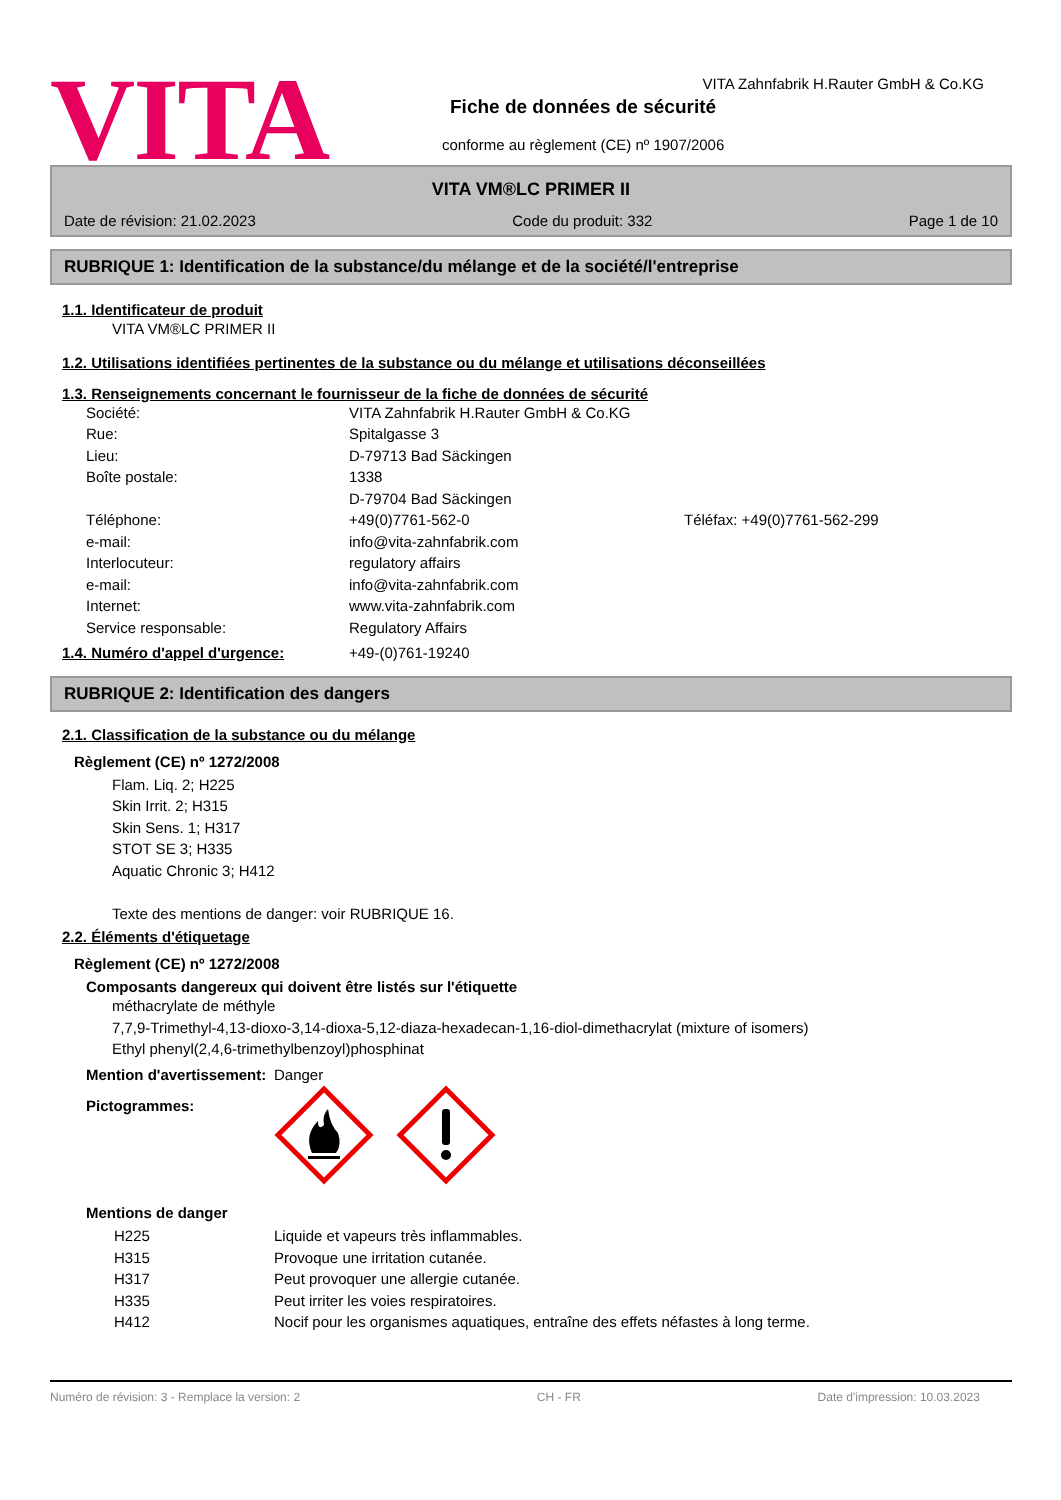VITA
VITA Zahnfabrik H.Rauter GmbH & Co.KG
Fiche de données de sécurité
conforme au règlement (CE) nº 1907/2006
VITA VM®LC PRIMER II
Date de révision: 21.02.2023 Code du produit: 332 Page 1 de 10
RUBRIQUE 1: Identification de la substance/du mélange et de la société/l'entreprise
1.1. Identificateur de produit
VITA VM®LC PRIMER II
1.2. Utilisations identifiées pertinentes de la substance ou du mélange et utilisations déconseillées
1.3. Renseignements concernant le fournisseur de la fiche de données de sécurité
Société: VITA Zahnfabrik H.Rauter GmbH & Co.KG
Rue: Spitalgasse 3
Lieu: D-79713 Bad Säckingen
Boîte postale: 1338
D-79704 Bad Säckingen
Téléphone: +49(0)7761-562-0 Téléfax: +49(0)7761-562-299
e-mail: info@vita-zahnfabrik.com
Interlocuteur: regulatory affairs
e-mail: info@vita-zahnfabrik.com
Internet: www.vita-zahnfabrik.com
Service responsable: Regulatory Affairs
1.4. Numéro d'appel d'urgence: +49-(0)761-19240
RUBRIQUE 2: Identification des dangers
2.1. Classification de la substance ou du mélange
Règlement (CE) nº 1272/2008
Flam. Liq. 2; H225
Skin Irrit. 2; H315
Skin Sens. 1; H317
STOT SE 3; H335
Aquatic Chronic 3; H412
Texte des mentions de danger: voir RUBRIQUE 16.
2.2. Éléments d'étiquetage
Règlement (CE) nº 1272/2008
Composants dangereux qui doivent être listés sur l'étiquette
méthacrylate de méthyle
7,7,9-Trimethyl-4,13-dioxo-3,14-dioxa-5,12-diaza-hexadecan-1,16-diol-dimethacrylat (mixture of isomers)
Ethyl phenyl(2,4,6-trimethylbenzoyl)phosphinat
Mention d'avertissement: Danger
Pictogrammes:
Mentions de danger
H225 Liquide et vapeurs très inflammables.
H315 Provoque une irritation cutanée.
H317 Peut provoquer une allergie cutanée.
H335 Peut irriter les voies respiratoires.
H412 Nocif pour les organismes aquatiques, entraîne des effets néfastes à long terme.
Numéro de révision: 3 - Remplace la version: 2 CH - FR Date d'impression: 10.03.2023